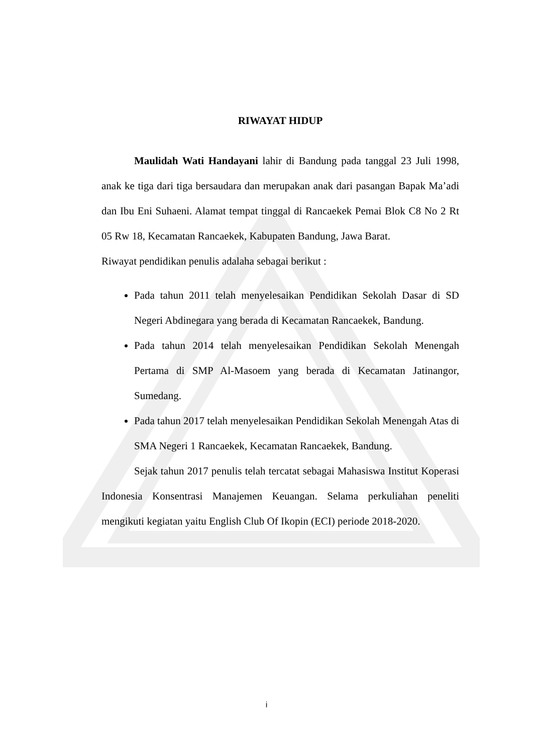RIWAYAT HIDUP
Maulidah Wati Handayani lahir di Bandung pada tanggal 23 Juli 1998, anak ke tiga dari tiga bersaudara dan merupakan anak dari pasangan Bapak Ma’adi dan Ibu Eni Suhaeni. Alamat tempat tinggal di Rancaekek Pemai Blok C8 No 2 Rt 05 Rw 18, Kecamatan Rancaekek, Kabupaten Bandung, Jawa Barat.
Riwayat pendidikan penulis adalaha sebagai berikut :
Pada tahun 2011 telah menyelesaikan Pendidikan Sekolah Dasar di SD Negeri Abdinegara yang berada di Kecamatan Rancaekek, Bandung.
Pada tahun 2014 telah menyelesaikan Pendidikan Sekolah Menengah Pertama di SMP Al-Masoem yang berada di Kecamatan Jatinangor, Sumedang.
Pada tahun 2017 telah menyelesaikan Pendidikan Sekolah Menengah Atas di SMA Negeri 1 Rancaekek, Kecamatan Rancaekek, Bandung.
Sejak tahun 2017 penulis telah tercatat sebagai Mahasiswa Institut Koperasi Indonesia Konsentrasi Manajemen Keuangan. Selama perkuliahan peneliti mengikuti kegiatan yaitu English Club Of Ikopin (ECI) periode 2018-2020.
i